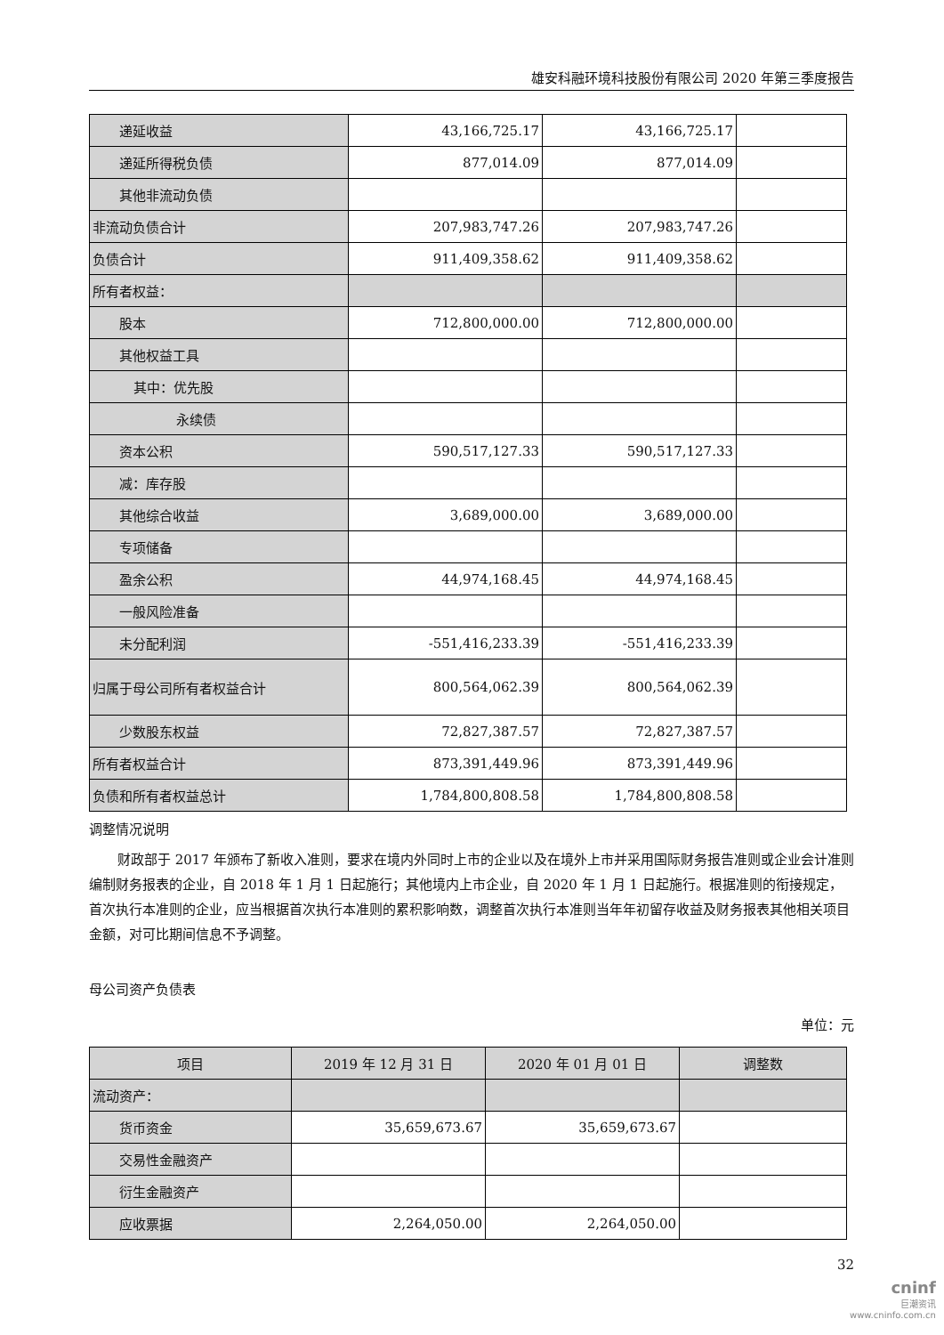雄安科融环境科技股份有限公司 2020 年第三季度报告
| 递延收益 | 43,166,725.17 | 43,166,725.17 | |
| 递延所得税负债 | 877,014.09 | 877,014.09 | |
| 其他非流动负债 | | | |
| 非流动负债合计 | 207,983,747.26 | 207,983,747.26 | |
| 负债合计 | 911,409,358.62 | 911,409,358.62 | |
| 所有者权益： | | | |
| 股本 | 712,800,000.00 | 712,800,000.00 | |
| 其他权益工具 | | | |
| 其中：优先股 | | | |
| 永续债 | | | |
| 资本公积 | 590,517,127.33 | 590,517,127.33 | |
| 减：库存股 | | | |
| 其他综合收益 | 3,689,000.00 | 3,689,000.00 | |
| 专项储备 | | | |
| 盈余公积 | 44,974,168.45 | 44,974,168.45 | |
| 一般风险准备 | | | |
| 未分配利润 | -551,416,233.39 | -551,416,233.39 | |
| 归属于母公司所有者权益合计 | 800,564,062.39 | 800,564,062.39 | |
| 少数股东权益 | 72,827,387.57 | 72,827,387.57 | |
| 所有者权益合计 | 873,391,449.96 | 873,391,449.96 | |
| 负债和所有者权益总计 | 1,784,800,808.58 | 1,784,800,808.58 | |
调整情况说明
财政部于 2017 年颁布了新收入准则，要求在境内外同时上市的企业以及在境外上市并采用国际财务报告准则或企业会计准则编制财务报表的企业，自 2018 年 1 月 1 日起施行；其他境内上市企业，自 2020 年 1 月 1 日起施行。根据准则的衔接规定，首次执行本准则的企业，应当根据首次执行本准则的累积影响数，调整首次执行本准则当年年初留存收益及财务报表其他相关项目金额，对可比期间信息不予调整。
母公司资产负债表
单位：元
| 项目 | 2019 年 12 月 31 日 | 2020 年 01 月 01 日 | 调整数 |
| --- | --- | --- | --- |
| 流动资产： | | | |
| 货币资金 | 35,659,673.67 | 35,659,673.67 | |
| 交易性金融资产 | | | |
| 衍生金融资产 | | | |
| 应收票据 | 2,264,050.00 | 2,264,050.00 | |
32
cninf
巨潮资讯
www.cninfo.com.cn